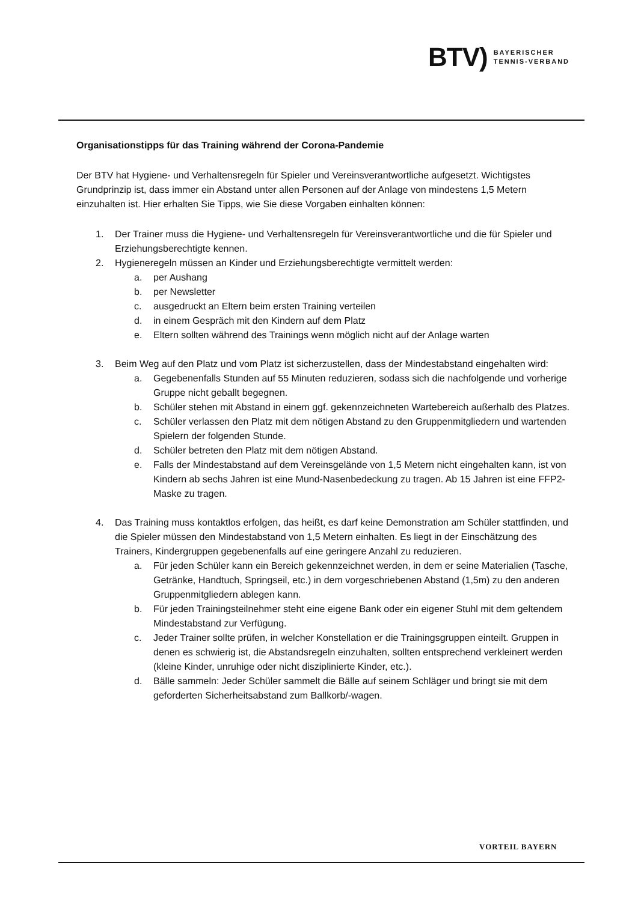BTV) BAYERISCHER
TENNIS-VERBAND
Organisationstipps für das Training während der Corona-Pandemie
Der BTV hat Hygiene- und Verhaltensregeln für Spieler und Vereinsverantwortliche aufgesetzt. Wichtigstes Grundprinzip ist, dass immer ein Abstand unter allen Personen auf der Anlage von mindestens 1,5 Metern einzuhalten ist. Hier erhalten Sie Tipps, wie Sie diese Vorgaben einhalten können:
1. Der Trainer muss die Hygiene- und Verhaltensregeln für Vereinsverantwortliche und die für Spieler und Erziehungsberechtigte kennen.
2. Hygieneregeln müssen an Kinder und Erziehungsberechtigte vermittelt werden:
a. per Aushang
b. per Newsletter
c. ausgedruckt an Eltern beim ersten Training verteilen
d. in einem Gespräch mit den Kindern auf dem Platz
e. Eltern sollten während des Trainings wenn möglich nicht auf der Anlage warten
3. Beim Weg auf den Platz und vom Platz ist sicherzustellen, dass der Mindestabstand eingehalten wird:
a. Gegebenenfalls Stunden auf 55 Minuten reduzieren, sodass sich die nachfolgende und vorherige Gruppe nicht geballt begegnen.
b. Schüler stehen mit Abstand in einem ggf. gekennzeichneten Wartebereich außerhalb des Platzes.
c. Schüler verlassen den Platz mit dem nötigen Abstand zu den Gruppenmitgliedern und wartenden Spielern der folgenden Stunde.
d. Schüler betreten den Platz mit dem nötigen Abstand.
e. Falls der Mindestabstand auf dem Vereinsgelände von 1,5 Metern nicht eingehalten kann, ist von Kindern ab sechs Jahren ist eine Mund-Nasenbedeckung zu tragen. Ab 15 Jahren ist eine FFP2-Maske zu tragen.
4. Das Training muss kontaktlos erfolgen, das heißt, es darf keine Demonstration am Schüler stattfinden, und die Spieler müssen den Mindestabstand von 1,5 Metern einhalten. Es liegt in der Einschätzung des Trainers, Kindergruppen gegebenenfalls auf eine geringere Anzahl zu reduzieren.
a. Für jeden Schüler kann ein Bereich gekennzeichnet werden, in dem er seine Materialien (Tasche, Getränke, Handtuch, Springseil, etc.) in dem vorgeschriebenen Abstand (1,5m) zu den anderen Gruppenmitgliedern ablegen kann.
b. Für jeden Trainingsteilnehmer steht eine eigene Bank oder ein eigener Stuhl mit dem geltendem Mindestabstand zur Verfügung.
c. Jeder Trainer sollte prüfen, in welcher Konstellation er die Trainingsgruppen einteilt. Gruppen in denen es schwierig ist, die Abstandsregeln einzuhalten, sollten entsprechend verkleinert werden (kleine Kinder, unruhige oder nicht disziplinierte Kinder, etc.).
d. Bälle sammeln: Jeder Schüler sammelt die Bälle auf seinem Schläger und bringt sie mit dem geforderten Sicherheitsabstand zum Ballkorb/-wagen.
VORTEIL BAYERN